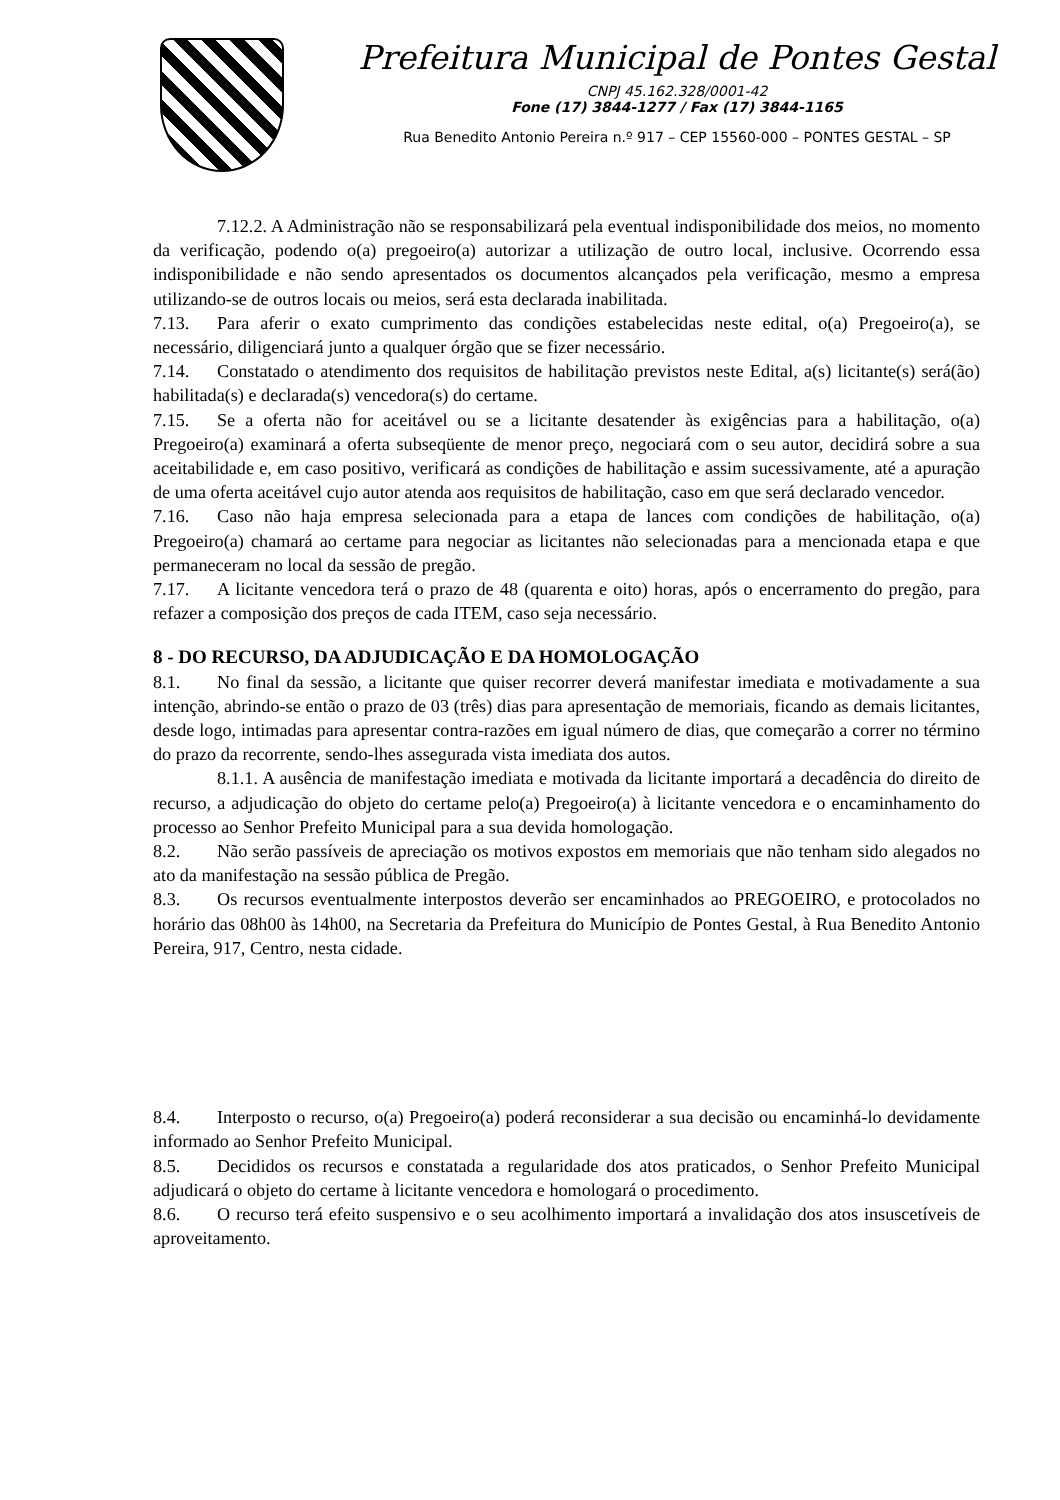Prefeitura Municipal de Pontes Gestal
CNPJ 45.162.328/0001-42
Fone (17) 3844-1277 / Fax (17) 3844-1165
Rua Benedito Antonio Pereira n.º 917 – CEP 15560-000 – PONTES GESTAL – SP
7.12.2. A Administração não se responsabilizará pela eventual indisponibilidade dos meios, no momento da verificação, podendo o(a) pregoeiro(a) autorizar a utilização de outro local, inclusive. Ocorrendo essa indisponibilidade e não sendo apresentados os documentos alcançados pela verificação, mesmo a empresa utilizando-se de outros locais ou meios, será esta declarada inabilitada.
7.13. Para aferir o exato cumprimento das condições estabelecidas neste edital, o(a) Pregoeiro(a), se necessário, diligenciará junto a qualquer órgão que se fizer necessário.
7.14. Constatado o atendimento dos requisitos de habilitação previstos neste Edital, a(s) licitante(s) será(ão) habilitada(s) e declarada(s) vencedora(s) do certame.
7.15. Se a oferta não for aceitável ou se a licitante desatender às exigências para a habilitação, o(a) Pregoeiro(a) examinará a oferta subseqüente de menor preço, negociará com o seu autor, decidirá sobre a sua aceitabilidade e, em caso positivo, verificará as condições de habilitação e assim sucessivamente, até a apuração de uma oferta aceitável cujo autor atenda aos requisitos de habilitação, caso em que será declarado vencedor.
7.16. Caso não haja empresa selecionada para a etapa de lances com condições de habilitação, o(a) Pregoeiro(a) chamará ao certame para negociar as licitantes não selecionadas para a mencionada etapa e que permaneceram no local da sessão de pregão.
7.17. A licitante vencedora terá o prazo de 48 (quarenta e oito) horas, após o encerramento do pregão, para refazer a composição dos preços de cada ITEM, caso seja necessário.
8 - DO RECURSO, DA ADJUDICAÇÃO E DA HOMOLOGAÇÃO
8.1. No final da sessão, a licitante que quiser recorrer deverá manifestar imediata e motivadamente a sua intenção, abrindo-se então o prazo de 03 (três) dias para apresentação de memoriais, ficando as demais licitantes, desde logo, intimadas para apresentar contra-razões em igual número de dias, que começarão a correr no término do prazo da recorrente, sendo-lhes assegurada vista imediata dos autos.
8.1.1. A ausência de manifestação imediata e motivada da licitante importará a decadência do direito de recurso, a adjudicação do objeto do certame pelo(a) Pregoeiro(a) à licitante vencedora e o encaminhamento do processo ao Senhor Prefeito Municipal para a sua devida homologação.
8.2. Não serão passíveis de apreciação os motivos expostos em memoriais que não tenham sido alegados no ato da manifestação na sessão pública de Pregão.
8.3. Os recursos eventualmente interpostos deverão ser encaminhados ao PREGOEIRO, e protocolados no horário das 08h00 às 14h00, na Secretaria da Prefeitura do Município de Pontes Gestal, à Rua Benedito Antonio Pereira, 917, Centro, nesta cidade.
8.4. Interposto o recurso, o(a) Pregoeiro(a) poderá reconsiderar a sua decisão ou encaminhá-lo devidamente informado ao Senhor Prefeito Municipal.
8.5. Decididos os recursos e constatada a regularidade dos atos praticados, o Senhor Prefeito Municipal adjudicará o objeto do certame à licitante vencedora e homologará o procedimento.
8.6. O recurso terá efeito suspensivo e o seu acolhimento importará a invalidação dos atos insuscetíveis de aproveitamento.